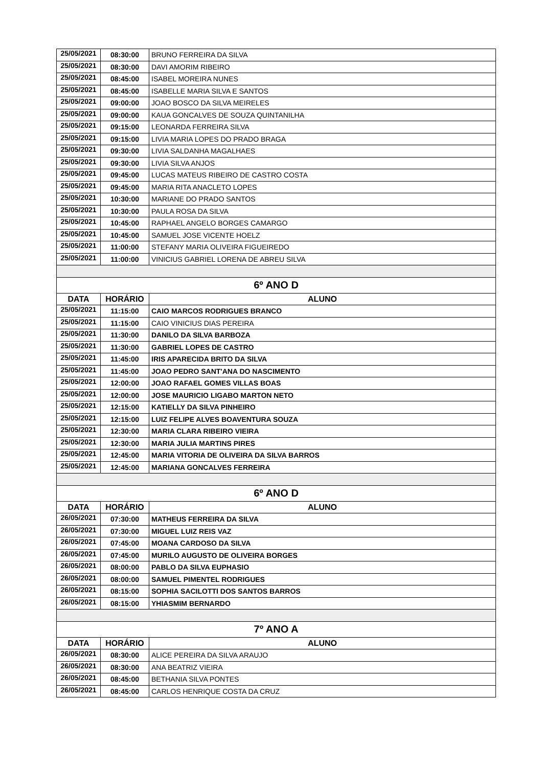| 25/05/2021 | 08:30:00 | BRUNO FERREIRA DA SILVA |
| 25/05/2021 | 08:30:00 | DAVI AMORIM RIBEIRO |
| 25/05/2021 | 08:45:00 | ISABEL MOREIRA NUNES |
| 25/05/2021 | 08:45:00 | ISABELLE MARIA SILVA E SANTOS |
| 25/05/2021 | 09:00:00 | JOAO BOSCO DA SILVA MEIRELES |
| 25/05/2021 | 09:00:00 | KAUA GONCALVES DE SOUZA QUINTANILHA |
| 25/05/2021 | 09:15:00 | LEONARDA FERREIRA SILVA |
| 25/05/2021 | 09:15:00 | LIVIA MARIA LOPES DO PRADO BRAGA |
| 25/05/2021 | 09:30:00 | LIVIA SALDANHA MAGALHAES |
| 25/05/2021 | 09:30:00 | LIVIA SILVA ANJOS |
| 25/05/2021 | 09:45:00 | LUCAS MATEUS RIBEIRO DE CASTRO COSTA |
| 25/05/2021 | 09:45:00 | MARIA RITA ANACLETO LOPES |
| 25/05/2021 | 10:30:00 | MARIANE DO PRADO SANTOS |
| 25/05/2021 | 10:30:00 | PAULA ROSA DA SILVA |
| 25/05/2021 | 10:45:00 | RAPHAEL ANGELO BORGES CAMARGO |
| 25/05/2021 | 10:45:00 | SAMUEL JOSE VICENTE HOELZ |
| 25/05/2021 | 11:00:00 | STEFANY MARIA OLIVEIRA FIGUEIREDO |
| 25/05/2021 | 11:00:00 | VINICIUS GABRIEL LORENA DE ABREU SILVA |
| 6º ANO D | | |
| DATA | HORÁRIO | ALUNO |
| 25/05/2021 | 11:15:00 | CAIO MARCOS RODRIGUES BRANCO |
| 25/05/2021 | 11:15:00 | CAIO VINICIUS DIAS PEREIRA |
| 25/05/2021 | 11:30:00 | DANILO DA SILVA BARBOZA |
| 25/05/2021 | 11:30:00 | GABRIEL LOPES DE CASTRO |
| 25/05/2021 | 11:45:00 | IRIS APARECIDA BRITO DA SILVA |
| 25/05/2021 | 11:45:00 | JOAO PEDRO SANT'ANA DO NASCIMENTO |
| 25/05/2021 | 12:00:00 | JOAO RAFAEL GOMES VILLAS BOAS |
| 25/05/2021 | 12:00:00 | JOSE MAURICIO LIGABO MARTON NETO |
| 25/05/2021 | 12:15:00 | KATIELLY DA SILVA PINHEIRO |
| 25/05/2021 | 12:15:00 | LUIZ FELIPE ALVES BOAVENTURA SOUZA |
| 25/05/2021 | 12:30:00 | MARIA CLARA RIBEIRO VIEIRA |
| 25/05/2021 | 12:30:00 | MARIA JULIA MARTINS PIRES |
| 25/05/2021 | 12:45:00 | MARIA VITORIA DE OLIVEIRA DA SILVA BARROS |
| 25/05/2021 | 12:45:00 | MARIANA GONCALVES FERREIRA |
| 6º ANO D | | |
| DATA | HORÁRIO | ALUNO |
| 26/05/2021 | 07:30:00 | MATHEUS FERREIRA DA SILVA |
| 26/05/2021 | 07:30:00 | MIGUEL LUIZ REIS VAZ |
| 26/05/2021 | 07:45:00 | MOANA CARDOSO DA SILVA |
| 26/05/2021 | 07:45:00 | MURILO AUGUSTO DE OLIVEIRA BORGES |
| 26/05/2021 | 08:00:00 | PABLO DA SILVA EUPHASIO |
| 26/05/2021 | 08:00:00 | SAMUEL PIMENTEL RODRIGUES |
| 26/05/2021 | 08:15:00 | SOPHIA SACILOTTI DOS SANTOS BARROS |
| 26/05/2021 | 08:15:00 | YHIASMIM BERNARDO |
| 7º ANO A | | |
| DATA | HORÁRIO | ALUNO |
| 26/05/2021 | 08:30:00 | ALICE PEREIRA DA SILVA ARAUJO |
| 26/05/2021 | 08:30:00 | ANA BEATRIZ VIEIRA |
| 26/05/2021 | 08:45:00 | BETHANIA SILVA PONTES |
| 26/05/2021 | 08:45:00 | CARLOS HENRIQUE COSTA DA CRUZ |